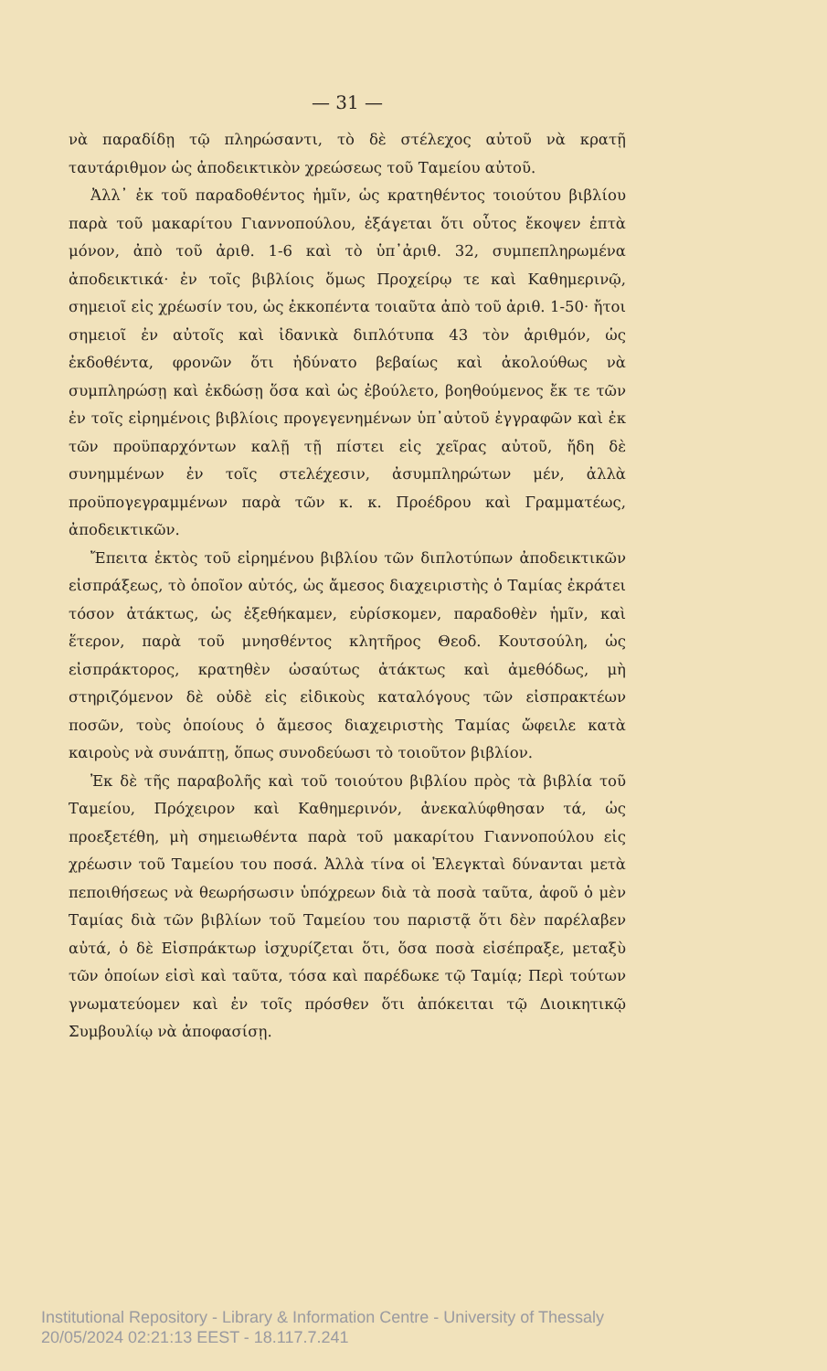— 31 —
νὰ παραδίδῃ τῷ πληρώσαντι, τὸ δὲ στέλεχος αὐτοῦ νὰ κρατῇ ταυτάριθμον ὡς ἀποδεικτικὸν χρεώσεως τοῦ Ταμείου αὐτοῦ.
Ἀλλ᾽ ἐκ τοῦ παραδοθέντος ἡμῖν, ὡς κρατηθέντος τοιούτου βιβλίου παρὰ τοῦ μακαρίτου Γιαννοπούλου, ἐξάγεται ὅτι οὗτος ἔκοψεν ἑπτὰ μόνον, ἀπὸ τοῦ ἀριθ. 1-6 καὶ τὸ ὑπ᾽ἀριθ. 32, συμπεπληρωμένα ἀποδεικτικά· ἐν τοῖς βιβλίοις ὅμως Προχείρῳ τε καὶ Καθημερινῷ, σημειοῖ εἰς χρέωσίν του, ὡς ἐκκοπέντα τοιαῦτα ἀπὸ τοῦ ἀριθ. 1-50· ἤτοι σημειοῖ ἐν αὐτοῖς καὶ ἰδανικὰ διπλότυπα 43 τὸν ἀριθμόν, ὡς ἐκδοθέντα, φρονῶν ὅτι ἠδύνατο βεβαίως καὶ ἀκολούθως νὰ συμπληρώσῃ καὶ ἐκδώσῃ ὅσα καὶ ὡς ἐβούλετο, βοηθούμενος ἔκ τε τῶν ἐν τοῖς εἰρημένοις βιβλίοις προγεγενημένων ὑπ᾽αὐτοῦ ἐγγραφῶν καὶ ἐκ τῶν προϋπαρχόντων καλῇ τῇ πίστει εἰς χεῖρας αὐτοῦ, ἤδη δὲ συνημμένων ἐν τοῖς στελέχεσιν, ἀσυμπληρώτων μέν, ἀλλὰ προϋπογεγραμμένων παρὰ τῶν κ. κ. Προέδρου καὶ Γραμματέως, ἀποδεικτικῶν.
Ἔπειτα ἐκτὸς τοῦ εἰρημένου βιβλίου τῶν διπλοτύπων ἀποδεικτικῶν εἰσπράξεως, τὸ ὁποῖον αὐτός, ὡς ἄμεσος διαχειριστὴς ὁ Ταμίας ἐκράτει τόσον ἀτάκτως, ὡς ἐξεθήκαμεν, εὑρίσκομεν, παραδοθὲν ἡμῖν, καὶ ἕτερον, παρὰ τοῦ μνησθέντος κλητῆρος Θεοδ. Κουτσούλη, ὡς εἰσπράκτορος, κρατηθὲν ὡσαύτως ἀτάκτως καὶ ἀμεθόδως, μὴ στηριζόμενον δὲ οὐδὲ εἰς εἰδικοὺς καταλόγους τῶν εἰσπρακτέων ποσῶν, τοὺς ὁποίους ὁ ἄμεσος διαχειριστὴς Ταμίας ὤφειλε κατὰ καιροὺς νὰ συνάπτῃ, ὅπως συνοδεύωσι τὸ τοιοῦτον βιβλίον.
Ἐκ δὲ τῆς παραβολῆς καὶ τοῦ τοιούτου βιβλίου πρὸς τὰ βιβλία τοῦ Ταμείου, Πρόχειρον καὶ Καθημερινόν, ἀνεκαλύφθησαν τά, ὡς προεξετέθη, μὴ σημειωθέντα παρὰ τοῦ μακαρίτου Γιαννοπούλου εἰς χρέωσιν τοῦ Ταμείου του ποσά. Ἀλλὰ τίνα οἱ Ἐλεγκταὶ δύνανται μετὰ πεποιθήσεως νὰ θεωρήσωσιν ὑπόχρεων διὰ τὰ ποσὰ ταῦτα, ἀφοῦ ὁ μὲν Ταμίας διὰ τῶν βιβλίων τοῦ Ταμείου του παριστᾷ ὅτι δὲν παρέλαβεν αὐτά, ὁ δὲ Εἰσπράκτωρ ἰσχυρίζεται ὅτι, ὅσα ποσὰ εἰσέπραξε, μεταξὺ τῶν ὁποίων εἰσὶ καὶ ταῦτα, τόσα καὶ παρέδωκε τῷ Ταμίᾳ; Περὶ τούτων γνωματεύομεν καὶ ἐν τοῖς πρόσθεν ὅτι ἀπόκειται τῷ Διοικητικῷ Συμβουλίῳ νὰ ἀποφασίσῃ.
Institutional Repository - Library & Information Centre - University of Thessaly
20/05/2024 02:21:13 EEST - 18.117.7.241